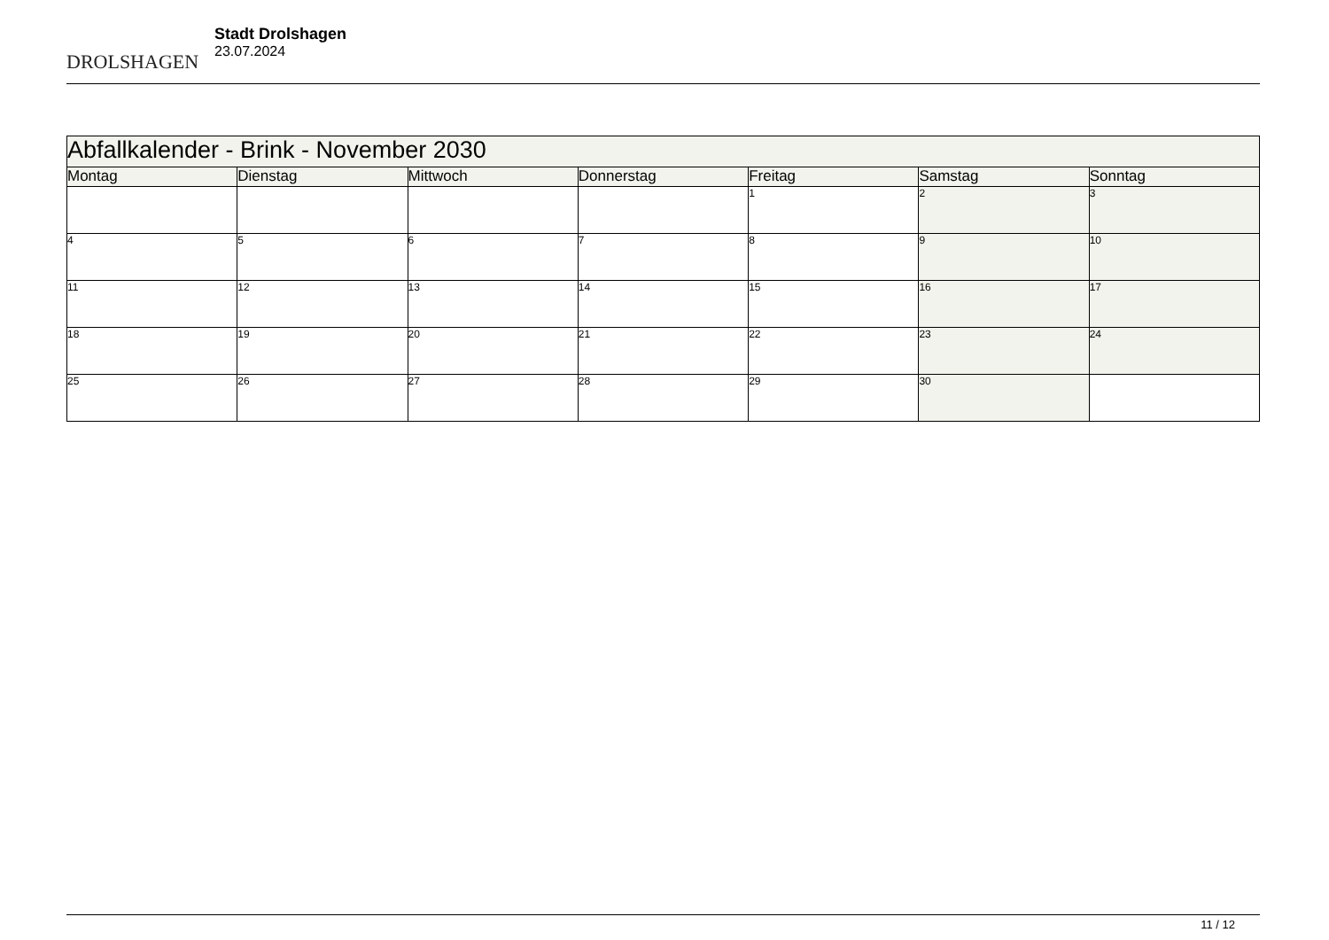DROLSHAGEN
Stadt Drolshagen
23.07.2024
| Abfallkalender - Brink - November 2030 | | | | | | |
| Montag | Dienstag | Mittwoch | Donnerstag | Freitag | Samstag | Sonntag |
| | | | | 1 | 2 | 3 |
| 4 | 5 | 6 | 7 | 8 | 9 | 10 |
| 11 | 12 | 13 | 14 | 15 | 16 | 17 |
| 18 | 19 | 20 | 21 | 22 | 23 | 24 |
| 25 | 26 | 27 | 28 | 29 | 30 | |
11 / 12